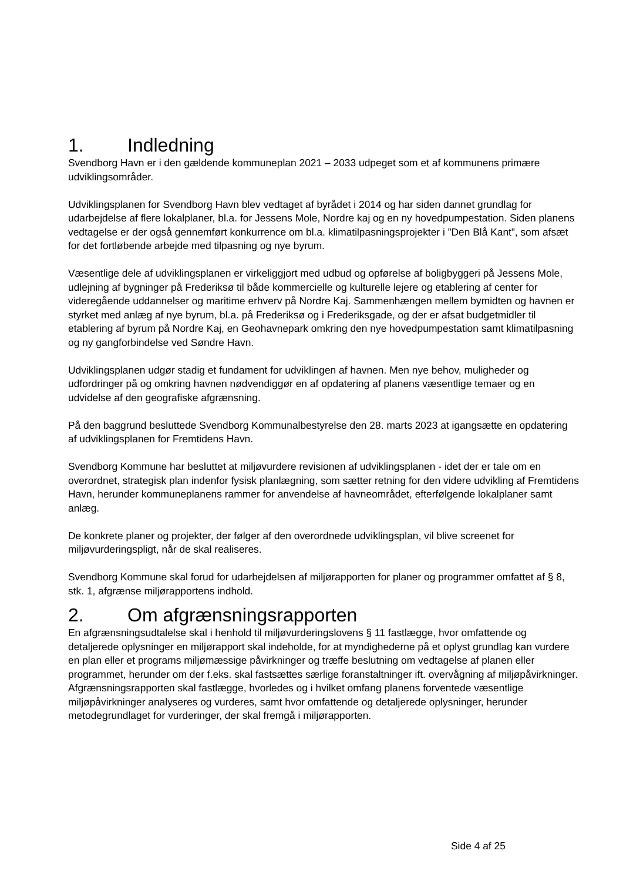1. Indledning
Svendborg Havn er i den gældende kommuneplan 2021 – 2033 udpeget som et af kommunens primære udviklingsområder.
Udviklingsplanen for Svendborg Havn blev vedtaget af byrådet i 2014 og har siden dannet grundlag for udarbejdelse af flere lokalplaner, bl.a. for Jessens Mole, Nordre kaj og en ny hovedpumpestation. Siden planens vedtagelse er der også gennemført konkurrence om bl.a. klimatilpasningsprojekter i ”Den Blå Kant”, som afsæt for det fortløbende arbejde med tilpasning og nye byrum.
Væsentlige dele af udviklingsplanen er virkeliggjort med udbud og opførelse af boligbyggeri på Jessens Mole, udlejning af bygninger på Frederiksø til både kommercielle og kulturelle lejere og etablering af center for videregående uddannelser og maritime erhverv på Nordre Kaj. Sammenhængen mellem bymidten og havnen er styrket med anlæg af nye byrum, bl.a. på Frederiksø og i Frederiksgade, og der er afsat budgetmidler til etablering af byrum på Nordre Kaj, en Geohavnepark omkring den nye hovedpumpestation samt klimatilpasning og ny gangforbindelse ved Søndre Havn.
Udviklingsplanen udgør stadig et fundament for udviklingen af havnen. Men nye behov, muligheder og udfordringer på og omkring havnen nødvendiggør en af opdatering af planens væsentlige temaer og en udvidelse af den geografiske afgrænsning.
På den baggrund besluttede Svendborg Kommunalbestyrelse den 28. marts 2023 at igangsætte en opdatering af udviklingsplanen for Fremtidens Havn.
Svendborg Kommune har besluttet at miljøvurdere revisionen af udviklingsplanen - idet der er tale om en overordnet, strategisk plan indenfor fysisk planlægning, som sætter retning for den videre udvikling af Fremtidens Havn, herunder kommuneplanens rammer for anvendelse af havneområdet, efterfølgende lokalplaner samt anlæg.
De konkrete planer og projekter, der følger af den overordnede udviklingsplan, vil blive screenet for miljøvurderingspligt, når de skal realiseres.
Svendborg Kommune skal forud for udarbejdelsen af miljørapporten for planer og programmer omfattet af § 8, stk. 1, afgrænse miljørapportens indhold.
2. Om afgrænsningsrapporten
En afgrænsningsudtalelse skal i henhold til miljøvurderingslovens § 11 fastlægge, hvor omfattende og detaljerede oplysninger en miljørapport skal indeholde, for at myndighederne på et oplyst grundlag kan vurdere en plan eller et programs miljømæssige påvirkninger og træffe beslutning om vedtagelse af planen eller programmet, herunder om der f.eks. skal fastsættes særlige foranstaltninger ift. overvågning af miljøpåvirkninger.
Afgrænsningsrapporten skal fastlægge, hvorledes og i hvilket omfang planens forventede væsentlige miljøpåvirkninger analyseres og vurderes, samt hvor omfattende og detaljerede oplysninger, herunder metodegrundlaget for vurderinger, der skal fremgå i miljørapporten.
Side 4 af 25